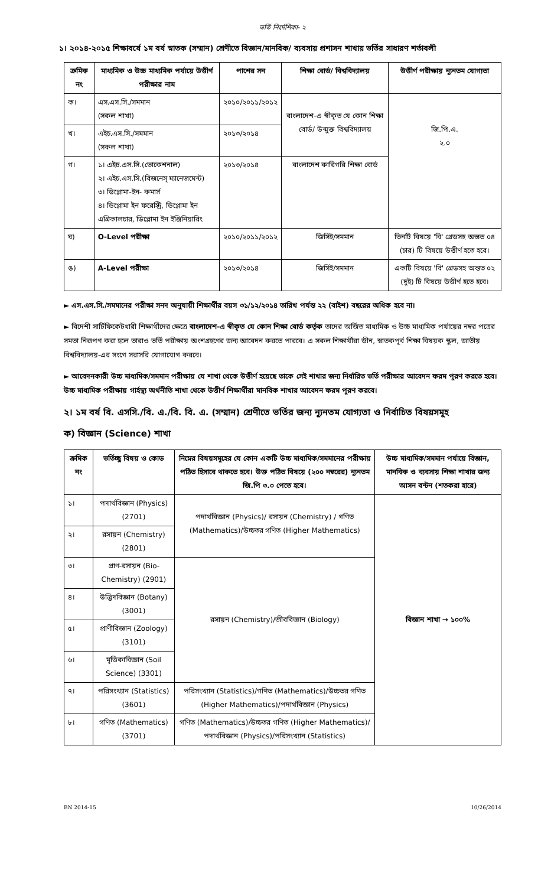ভর্তি নির্দেশিকা- ২
১। ২০১৪-২০১৫ শিক্ষাবর্ষে ১ম বর্ষ স্নাতক (সম্মান) শ্রেণীতে বিজ্ঞান/মানবিক/ ব্যবসায় প্রশাসন শাখায় ভর্তির সাধারণ শর্তাবলী
| ক্রমিক নং | মাধ্যমিক ও উচ্চ মাধ্যমিক পর্যায়ে উত্তীর্ণ পরীক্ষার নাম | পাশের সন | শিক্ষা বোর্ড/ বিশ্ববিদ্যালয় | উত্তীর্ণ পরীক্ষায় ন্যূনতম যোগ্যতা |
| --- | --- | --- | --- | --- |
| ক। | এস.এস.সি./সমমান (সকল শাখা) | ২০১০/২০১১/২০১২ | বাংলাদেশ-এ স্বীকৃত যে কোন শিক্ষা বোর্ড/ উন্মুক্ত বিশ্ববিদ্যালয় | জি.পি.এ. ২.০ |
| খ। | এইচ.এস.সি./সমমান (সকল শাখা) | ২০১৩/২০১৪ | | |
| গ। | ১। এইচ.এস.সি.(ভোকেশনাল) ২। এইচ.এস.সি.(বিজনেস্ ম্যানেজমেন্ট) ৩। ডিপ্লোমা-ইন- কমার্স ৪। ডিপ্লোমা ইন ফরেস্ট্রি, ডিপ্লোমা ইন এগ্রিকালচার, ডিপ্লোমা ইন ইঞ্জিনিয়ারিং | ২০১৩/২০১৪ | বাংলাদেশ কারিগরি শিক্ষা বোর্ড | |
| ঘ) | O-Level পরীক্ষা | ২০১০/২০১১/২০১২ | জিসিই/সমমান | তিনটি বিষয়ে 'বি' গ্রেডসহ অন্তত ০৪ (চার) টি বিষয়ে উত্তীর্ণ হতে হবে। |
| ঙ) | A-Level পরীক্ষা | ২০১৩/২০১৪ | জিসিই/সমমান | একটি বিষয়ে 'বি' গ্রেডসহ অন্তত ০২ (দুই) টি বিষয়ে উত্তীর্ণ হতে হবে। |
► এস.এস.সি./সমমানের পরীক্ষা সনদ অনুযায়ী শিক্ষার্থীর বয়স ৩১/১২/২০১৪ তারিখ পর্যন্ত ২২ (বাইশ) বছরের অধিক হবে না।
► বিদেশী সার্টিফিকেটধারী শিক্ষার্থীদের ক্ষেত্রে বাংলাদেশ-এ স্বীকৃত যে কোন শিক্ষা বোর্ড কর্তৃক তাদের অর্জিত মাধ্যমিক ও উচ্চ মাধ্যমিক পর্যায়ের নম্বর পত্রের সমতা নিরূপণ করা হলে তারাও ভর্তি পরীক্ষায় অংশগ্রহণের জন্য আবেদন করতে পারবে। এ সকল শিক্ষার্থীরা ডীন, স্নাতকপূর্ব শিক্ষা বিষয়ক স্কুল, জাতীয় বিশ্ববিদ্যালয়-এর সংগে সরাসরি যোগাযোগ করবে।
► আবেদনকারী উচ্চ মাধ্যমিক/সমমান পরীক্ষায় যে শাখা থেকে উত্তীর্ণ হয়েছে তাকে সেই শাখার জন্য নির্ধারিত ভর্তি পরীক্ষার আবেদন ফরম পূরণ করতে হবে। উচ্চ মাধ্যমিক পরীক্ষায় গার্হস্থ্য অর্থনীতি শাখা থেকে উত্তীর্ণ শিক্ষার্থীরা মানবিক শাখার আবেদন ফরম পূরণ করবে।
২। ১ম বর্ষ বি. এসসি./বি. এ./বি. বি. এ. (সম্মান) শ্রেণীতে ভর্তির জন্য ন্যূনতম যোগ্যতা ও নির্বাচিত বিষয়সমূহ
ক) বিজ্ঞান (Science) শাখা
| ক্রমিক নং | ভর্তিচ্ছু বিষয় ও কোড | নিম্নের বিষয়সমূহের যে কোন একটি উচ্চ মাধ্যমিক/সমমানের পরীক্ষায় পঠিত হিসাবে থাকতে হবে। উক্ত পঠিত বিষয়ে (২০০ নম্বরের) ন্যূনতম জি.পি ৩.০ পেতে হবে। | উচ্চ মাধ্যমিক/সমমান পর্যায়ে বিজ্ঞান, মানবিক ও ব্যবসায় শিক্ষা শাখার জন্য আসন বন্টন (শতকরা হারে) |
| --- | --- | --- | --- |
| ১। | পদার্থবিজ্ঞান (Physics) (2701) | পদার্থবিজ্ঞান (Physics)/ রসায়ন (Chemistry) / গণিত (Mathematics)/উচ্চতর গণিত (Higher Mathematics) | বিজ্ঞান শাখা → ১০০% |
| ২। | রসায়ন (Chemistry) (2801) | | |
| ৩। | প্রাণ-রসায়ন (Bio-Chemistry) (2901) | রসায়ন (Chemistry)/জীববিজ্ঞান (Biology) | |
| ৪। | উদ্ভিদবিজ্ঞান (Botany) (3001) | | |
| ৫। | প্রাণীবিজ্ঞান (Zoology) (3101) | | |
| ৬। | মৃত্তিকাবিজ্ঞান (Soil Science) (3301) | | |
| ৭। | পরিসংখ্যান (Statistics) (3601) | পরিসংখ্যান (Statistics)/গণিত (Mathematics)/উচ্চতর গণিত (Higher Mathematics)/পদার্থবিজ্ঞান (Physics) | |
| ৮। | গণিত (Mathematics) (3701) | গণিত (Mathematics)/উচ্চতর গণিত (Higher Mathematics)/ পদার্থবিজ্ঞান (Physics)/পরিসংখ্যান (Statistics) | |
BN 2014-15 10/26/2014